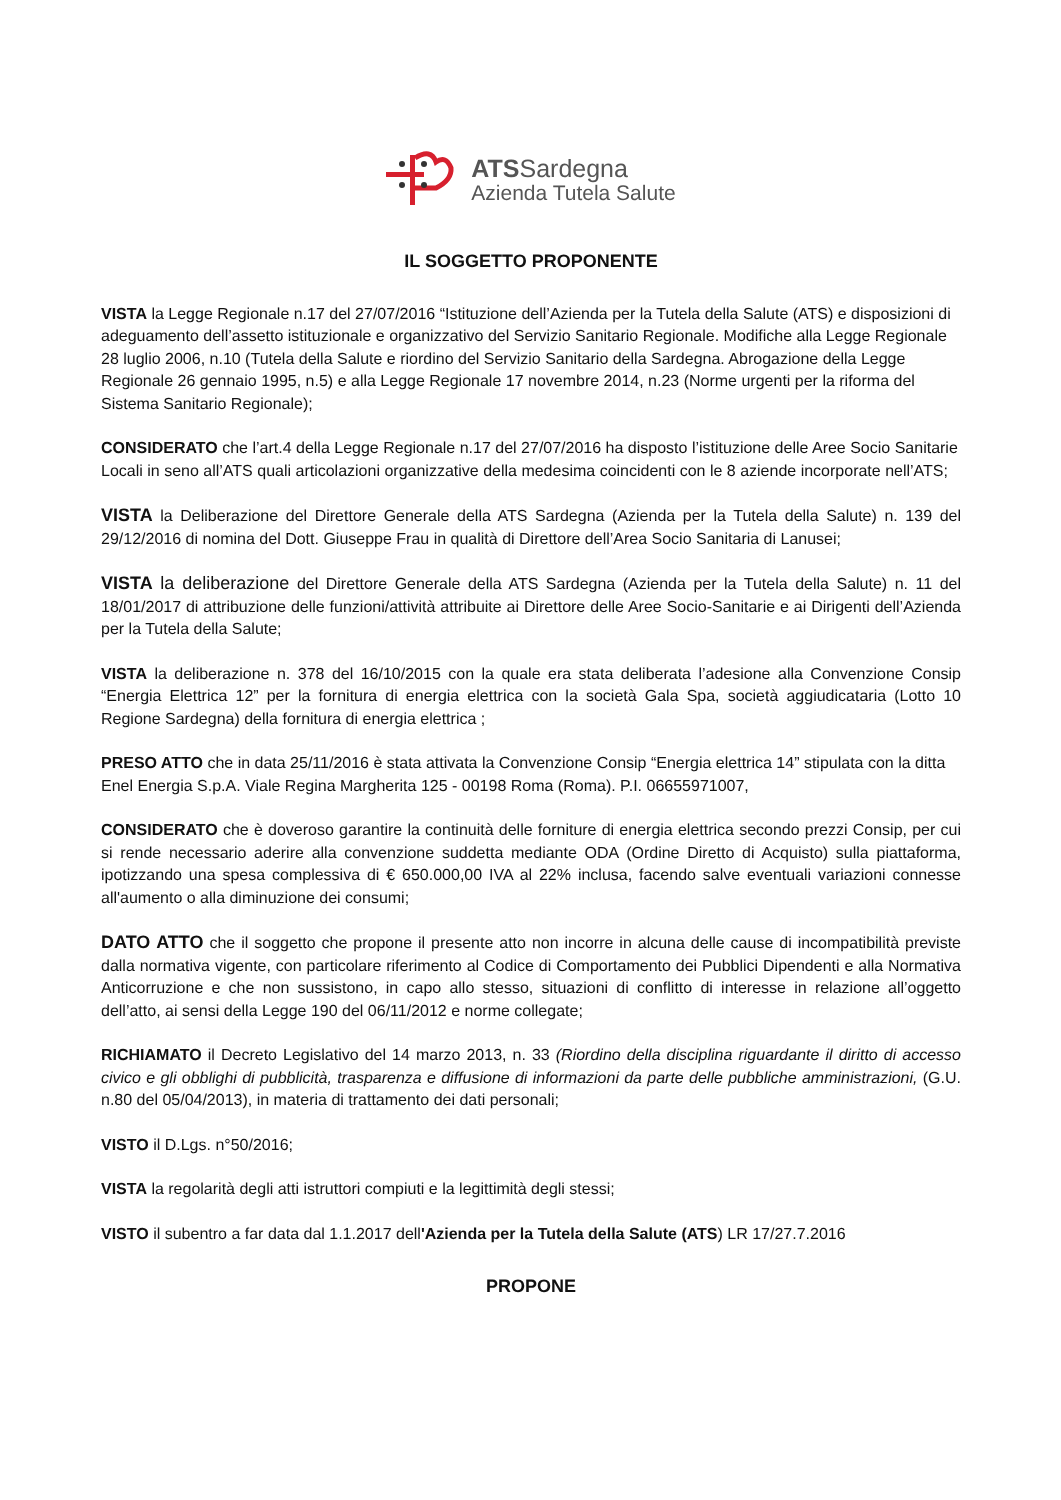ATSSardegna
Azienda Tutela Salute
IL SOGGETTO PROPONENTE
VISTA la Legge Regionale n.17 del 27/07/2016 “Istituzione dell’Azienda per la Tutela della Salute (ATS) e disposizioni di adeguamento dell’assetto istituzionale e organizzativo del Servizio Sanitario Regionale. Modifiche alla Legge Regionale 28 luglio 2006, n.10 (Tutela della Salute e riordino del Servizio Sanitario della Sardegna. Abrogazione della Legge Regionale 26 gennaio 1995, n.5) e alla Legge Regionale 17 novembre 2014, n.23 (Norme urgenti per la riforma del Sistema Sanitario Regionale);
CONSIDERATO che l’art.4 della Legge Regionale n.17 del 27/07/2016 ha disposto l’istituzione delle Aree Socio Sanitarie Locali in seno all’ATS quali articolazioni organizzative della medesima coincidenti con le 8 aziende incorporate nell’ATS;
VISTA la Deliberazione del Direttore Generale della ATS Sardegna (Azienda per la Tutela della Salute) n. 139 del 29/12/2016 di nomina del Dott. Giuseppe Frau in qualità di Direttore dell’Area Socio Sanitaria di Lanusei;
VISTA la deliberazione del Direttore Generale della ATS Sardegna (Azienda per la Tutela della Salute) n. 11 del 18/01/2017 di attribuzione delle funzioni/attività attribuite ai Direttore delle Aree Socio-Sanitarie e ai Dirigenti dell’Azienda per la Tutela della Salute;
VISTA la deliberazione n. 378 del 16/10/2015 con la quale era stata deliberata l’adesione alla Convenzione Consip “Energia Elettrica 12” per la fornitura di energia elettrica con la società Gala Spa, società aggiudicataria (Lotto 10 Regione Sardegna) della fornitura di energia elettrica ;
PRESO ATTO che in data 25/11/2016 è stata attivata la Convenzione Consip “Energia elettrica 14” stipulata con la ditta Enel Energia S.p.A. Viale Regina Margherita 125 - 00198 Roma (Roma). P.I. 06655971007,
CONSIDERATO che è doveroso garantire la continuità delle forniture di energia elettrica secondo prezzi Consip, per cui si rende necessario aderire alla convenzione suddetta mediante ODA (Ordine Diretto di Acquisto) sulla piattaforma, ipotizzando una spesa complessiva di € 650.000,00 IVA al 22% inclusa, facendo salve eventuali variazioni connesse all'aumento o alla diminuzione dei consumi;
DATO ATTO che il soggetto che propone il presente atto non incorre in alcuna delle cause di incompatibilità previste dalla normativa vigente, con particolare riferimento al Codice di Comportamento dei Pubblici Dipendenti e alla Normativa Anticorruzione e che non sussistono, in capo allo stesso, situazioni di conflitto di interesse in relazione all’oggetto dell’atto, ai sensi della Legge 190 del 06/11/2012 e norme collegate;
RICHIAMATO il Decreto Legislativo del 14 marzo 2013, n. 33 (Riordino della disciplina riguardante il diritto di accesso civico e gli obblighi di pubblicità, trasparenza e diffusione di informazioni da parte delle pubbliche amministrazioni, (G.U. n.80 del 05/04/2013), in materia di trattamento dei dati personali;
VISTO il D.Lgs. n°50/2016;
VISTA la regolarità degli atti istruttori compiuti e la legittimità degli stessi;
VISTO il subentro a far data dal 1.1.2017 dell'Azienda per la Tutela della Salute (ATS) LR 17/27.7.2016
PROPONE